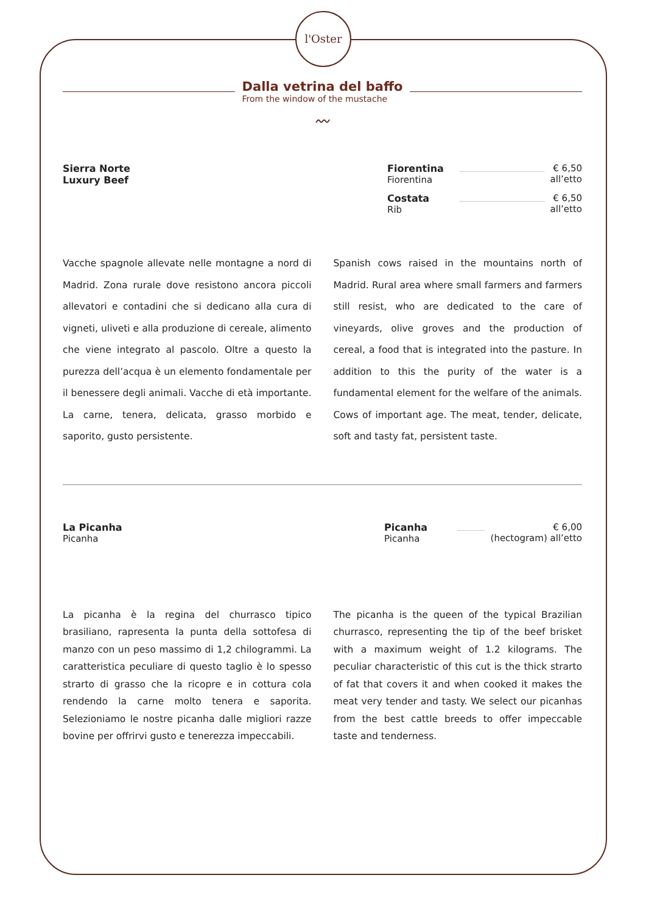l'Oster
Dalla vetrina del baffo
From the window of the mustache
〰
Sierra Norte
Luxury Beef
Fiorentina
Fiorentina
€ 6,50
all’etto
Costata
Rib
€ 6,50
all’etto
Vacche spagnole allevate nelle montagne a nord di Madrid. Zona rurale dove resistono ancora piccoli allevatori e contadini che si dedicano alla cura di vigneti, uliveti e alla produzione di cereale, alimento che viene integrato al pascolo. Oltre a questo la purezza dell’acqua è un elemento fondamentale per il benessere degli animali. Vacche di età importante. La carne, tenera, delicata, grasso morbido e saporito, gusto persistente.
Spanish cows raised in the mountains north of Madrid. Rural area where small farmers and farmers still resist, who are dedicated to the care of vineyards, olive groves and the production of cereal, a food that is integrated into the pasture. In addition to this the purity of the water is a fundamental element for the welfare of the animals. Cows of important age. The meat, tender, delicate, soft and tasty fat, persistent taste.
La Picanha
Picanha
Picanha
Picanha
€ 6,00
(hectogram) all’etto
La picanha è la regina del churrasco tipico brasiliano, rapresenta la punta della sottofesa di manzo con un peso massimo di 1,2 chilogrammi. La caratteristica peculiare di questo taglio è lo spesso strarto di grasso che la ricopre e in cottura cola rendendo la carne molto tenera e saporita. Selezioniamo le nostre picanha dalle migliori razze bovine per offrirvi gusto e tenerezza impeccabili.
The picanha is the queen of the typical Brazilian churrasco, representing the tip of the beef brisket with a maximum weight of 1.2 kilograms. The peculiar characteristic of this cut is the thick strarto of fat that covers it and when cooked it makes the meat very tender and tasty. We select our picanhas from the best cattle breeds to offer impeccable taste and tenderness.